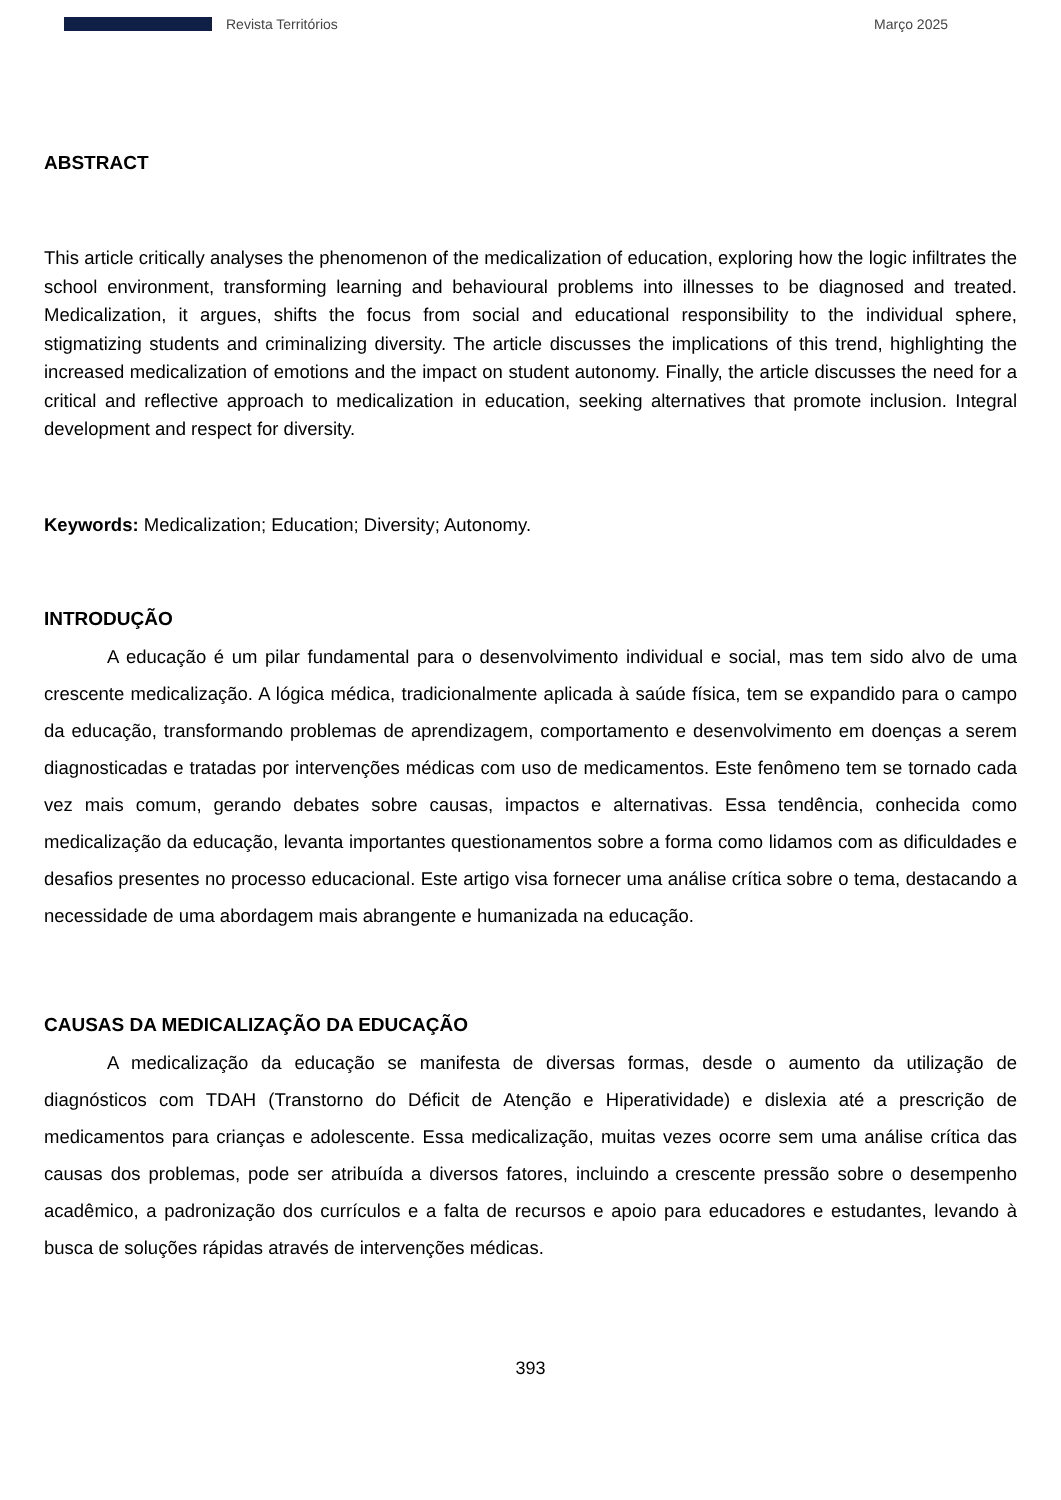Revista Territórios Março 2025
ABSTRACT
This article critically analyses the phenomenon of the medicalization of education, exploring how the logic infiltrates the school environment, transforming learning and behavioural problems into illnesses to be diagnosed and treated. Medicalization, it argues, shifts the focus from social and educational responsibility to the individual sphere, stigmatizing students and criminalizing diversity. The article discusses the implications of this trend, highlighting the increased medicalization of emotions and the impact on student autonomy. Finally, the article discusses the need for a critical and reflective approach to medicalization in education, seeking alternatives that promote inclusion. Integral development and respect for diversity.
Keywords: Medicalization; Education; Diversity; Autonomy.
INTRODUÇÃO
A educação é um pilar fundamental para o desenvolvimento individual e social, mas tem sido alvo de uma crescente medicalização. A lógica médica, tradicionalmente aplicada à saúde física, tem se expandido para o campo da educação, transformando problemas de aprendizagem, comportamento e desenvolvimento em doenças a serem diagnosticadas e tratadas por intervenções médicas com uso de medicamentos. Este fenômeno tem se tornado cada vez mais comum, gerando debates sobre causas, impactos e alternativas. Essa tendência, conhecida como medicalização da educação, levanta importantes questionamentos sobre a forma como lidamos com as dificuldades e desafios presentes no processo educacional. Este artigo visa fornecer uma análise crítica sobre o tema, destacando a necessidade de uma abordagem mais abrangente e humanizada na educação.
CAUSAS DA MEDICALIZAÇÃO DA EDUCAÇÃO
A medicalização da educação se manifesta de diversas formas, desde o aumento da utilização de diagnósticos com TDAH (Transtorno do Déficit de Atenção e Hiperatividade) e dislexia até a prescrição de medicamentos para crianças e adolescente. Essa medicalização, muitas vezes ocorre sem uma análise crítica das causas dos problemas, pode ser atribuída a diversos fatores, incluindo a crescente pressão sobre o desempenho acadêmico, a padronização dos currículos e a falta de recursos e apoio para educadores e estudantes, levando à busca de soluções rápidas através de intervenções médicas.
393